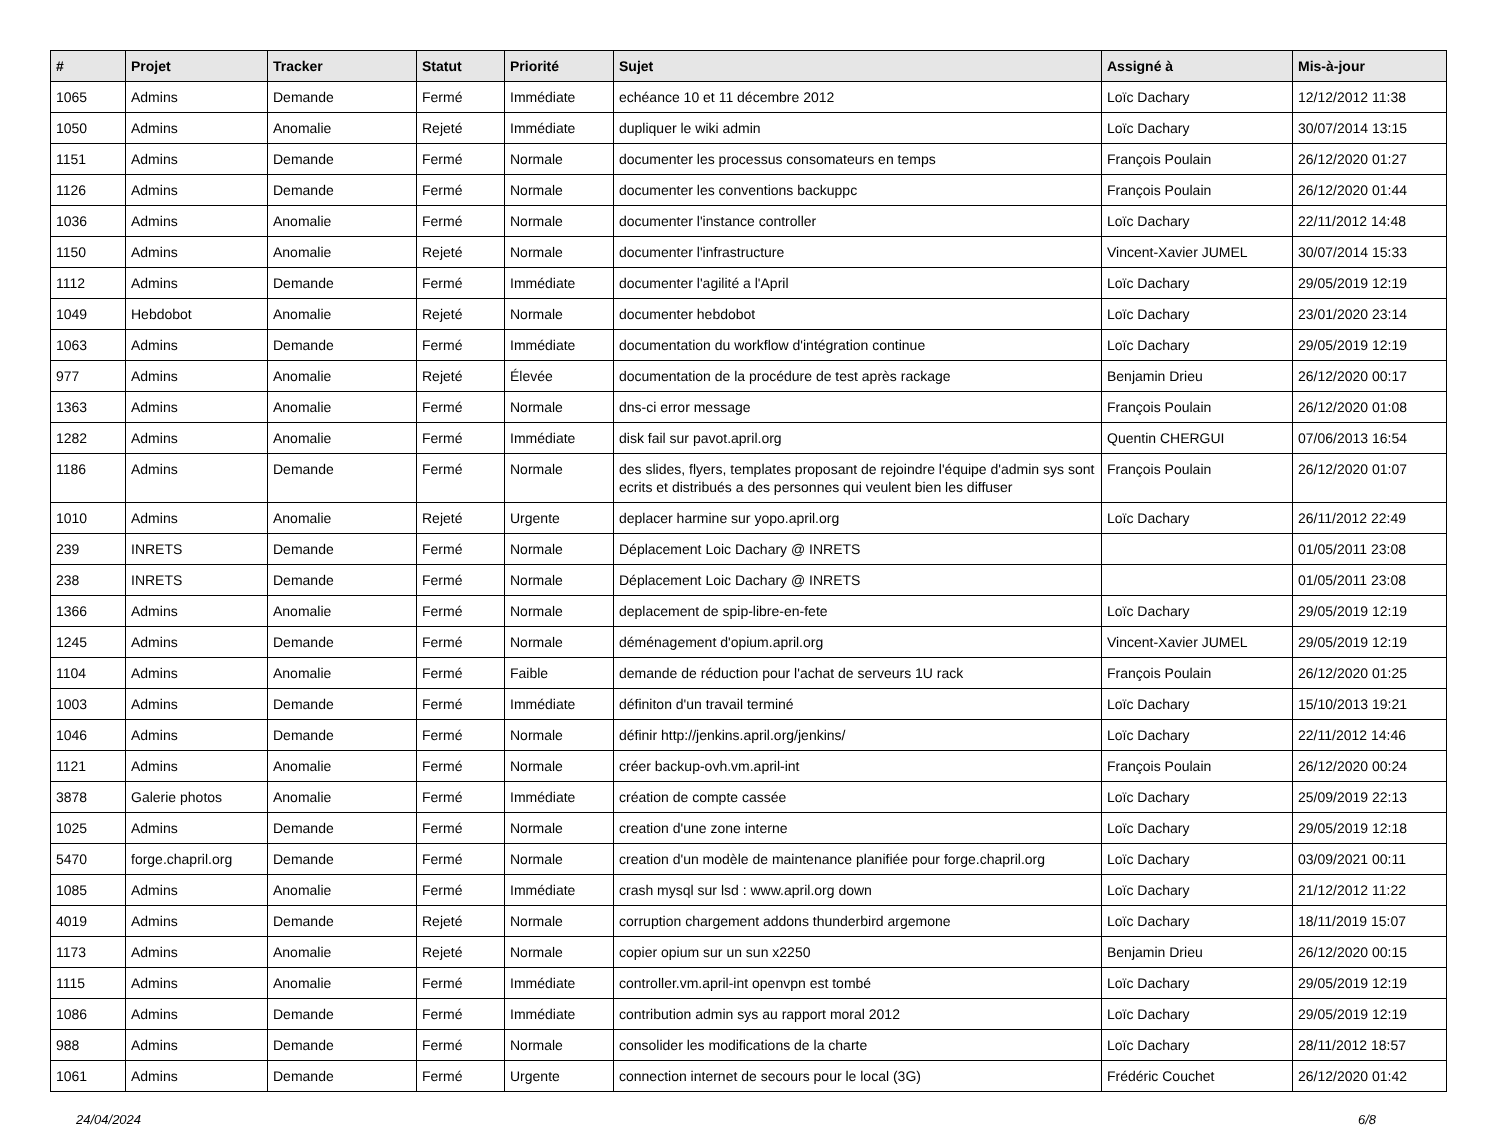| # | Projet | Tracker | Statut | Priorité | Sujet | Assigné à | Mis-à-jour |
| --- | --- | --- | --- | --- | --- | --- | --- |
| 1065 | Admins | Demande | Fermé | Immédiate | echéance 10 et 11 décembre 2012 | Loïc Dachary | 12/12/2012 11:38 |
| 1050 | Admins | Anomalie | Rejeté | Immédiate | dupliquer le wiki admin | Loïc Dachary | 30/07/2014 13:15 |
| 1151 | Admins | Demande | Fermé | Normale | documenter les processus consomateurs en temps | François Poulain | 26/12/2020 01:27 |
| 1126 | Admins | Demande | Fermé | Normale | documenter les conventions backuppc | François Poulain | 26/12/2020 01:44 |
| 1036 | Admins | Anomalie | Fermé | Normale | documenter l'instance controller | Loïc Dachary | 22/11/2012 14:48 |
| 1150 | Admins | Anomalie | Rejeté | Normale | documenter l'infrastructure | Vincent-Xavier JUMEL | 30/07/2014 15:33 |
| 1112 | Admins | Demande | Fermé | Immédiate | documenter l'agilité a l'April | Loïc Dachary | 29/05/2019 12:19 |
| 1049 | Hebdobot | Anomalie | Rejeté | Normale | documenter hebdobot | Loïc Dachary | 23/01/2020 23:14 |
| 1063 | Admins | Demande | Fermé | Immédiate | documentation du workflow d'intégration continue | Loïc Dachary | 29/05/2019 12:19 |
| 977 | Admins | Anomalie | Rejeté | Élevée | documentation de la procédure de test après rackage | Benjamin Drieu | 26/12/2020 00:17 |
| 1363 | Admins | Anomalie | Fermé | Normale | dns-ci error message | François Poulain | 26/12/2020 01:08 |
| 1282 | Admins | Anomalie | Fermé | Immédiate | disk fail sur pavot.april.org | Quentin CHERGUI | 07/06/2013 16:54 |
| 1186 | Admins | Demande | Fermé | Normale | des slides, flyers, templates proposant de rejoindre l'équipe d'admin sys sont ecrits et distribués a des personnes qui veulent bien les diffuser | François Poulain | 26/12/2020 01:07 |
| 1010 | Admins | Anomalie | Rejeté | Urgente | deplacer harmine sur yopo.april.org | Loïc Dachary | 26/11/2012 22:49 |
| 239 | INRETS | Demande | Fermé | Normale | Déplacement Loic Dachary @ INRETS | | 01/05/2011 23:08 |
| 238 | INRETS | Demande | Fermé | Normale | Déplacement Loic Dachary @ INRETS | | 01/05/2011 23:08 |
| 1366 | Admins | Anomalie | Fermé | Normale | deplacement de spip-libre-en-fete | Loïc Dachary | 29/05/2019 12:19 |
| 1245 | Admins | Demande | Fermé | Normale | déménagement d'opium.april.org | Vincent-Xavier JUMEL | 29/05/2019 12:19 |
| 1104 | Admins | Anomalie | Fermé | Faible | demande de réduction pour l'achat de serveurs 1U rack | François Poulain | 26/12/2020 01:25 |
| 1003 | Admins | Demande | Fermé | Immédiate | définiton d'un travail terminé | Loïc Dachary | 15/10/2013 19:21 |
| 1046 | Admins | Demande | Fermé | Normale | définir http://jenkins.april.org/jenkins/ | Loïc Dachary | 22/11/2012 14:46 |
| 1121 | Admins | Anomalie | Fermé | Normale | créer backup-ovh.vm.april-int | François Poulain | 26/12/2020 00:24 |
| 3878 | Galerie photos | Anomalie | Fermé | Immédiate | création de compte cassée | Loïc Dachary | 25/09/2019 22:13 |
| 1025 | Admins | Demande | Fermé | Normale | creation d'une zone interne | Loïc Dachary | 29/05/2019 12:18 |
| 5470 | forge.chapril.org | Demande | Fermé | Normale | creation d'un modèle de maintenance planifiée pour forge.chapril.org | Loïc Dachary | 03/09/2021 00:11 |
| 1085 | Admins | Anomalie | Fermé | Immédiate | crash mysql sur lsd : www.april.org down | Loïc Dachary | 21/12/2012 11:22 |
| 4019 | Admins | Demande | Rejeté | Normale | corruption chargement addons thunderbird argemone | Loïc Dachary | 18/11/2019 15:07 |
| 1173 | Admins | Anomalie | Rejeté | Normale | copier opium sur un sun x2250 | Benjamin Drieu | 26/12/2020 00:15 |
| 1115 | Admins | Anomalie | Fermé | Immédiate | controller.vm.april-int openvpn est tombé | Loïc Dachary | 29/05/2019 12:19 |
| 1086 | Admins | Demande | Fermé | Immédiate | contribution admin sys au rapport moral 2012 | Loïc Dachary | 29/05/2019 12:19 |
| 988 | Admins | Demande | Fermé | Normale | consolider les modifications de la charte | Loïc Dachary | 28/11/2012 18:57 |
| 1061 | Admins | Demande | Fermé | Urgente | connection internet de secours pour le local (3G) | Frédéric Couchet | 26/12/2020 01:42 |
24/04/2024 6/8